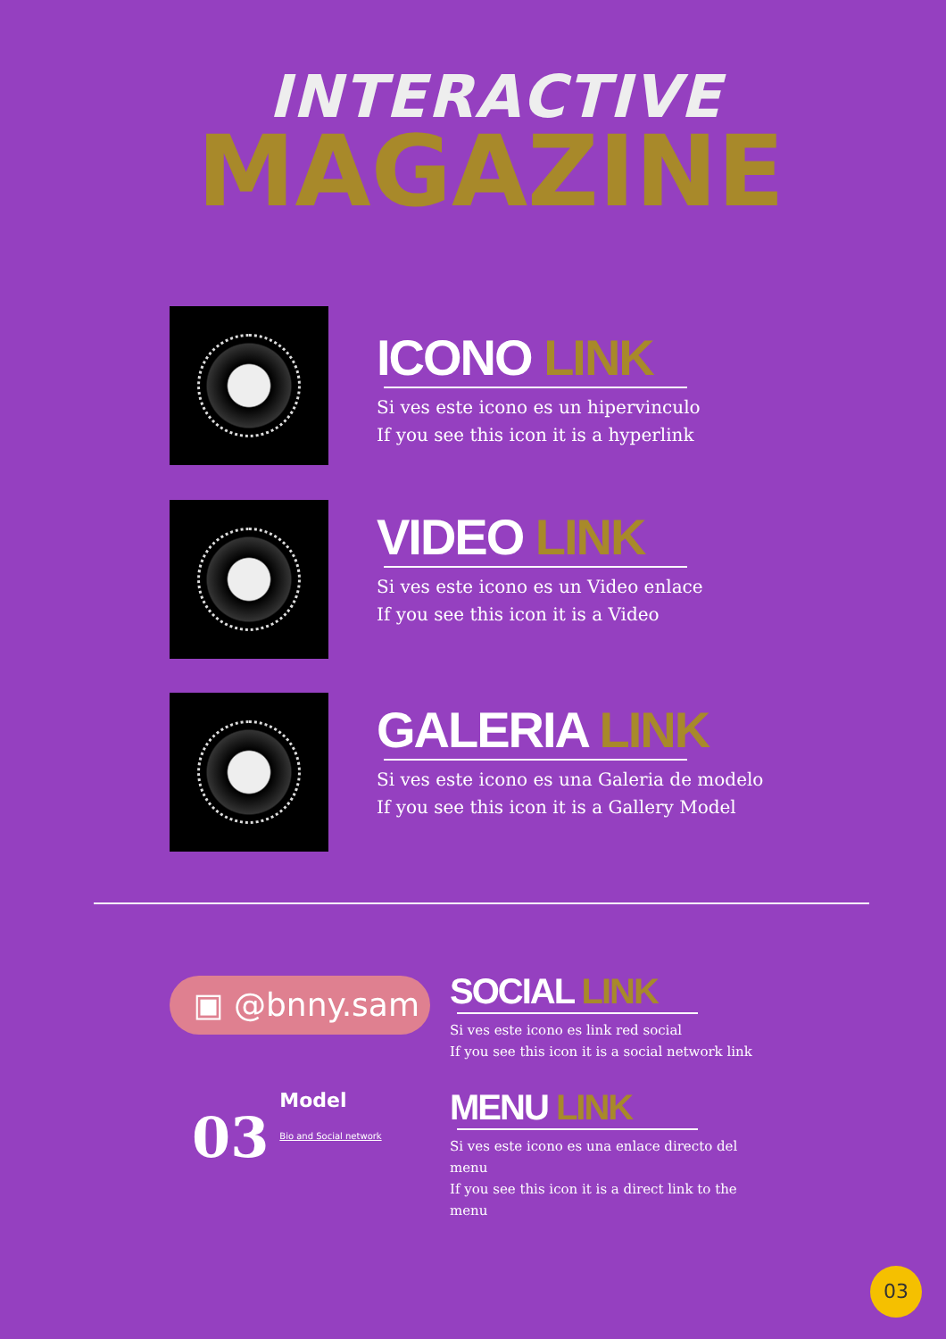INTERACTIVE
MAGAZINE
ICONO LINK
Si ves este icono es un hipervinculo
If you see this icon it is a hyperlink
VIDEO LINK
Si ves este icono es un Video enlace
If you see this icon it is a Video
GALERIA LINK
Si ves este icono es una Galeria de modelo
If you see this icon it is a Gallery Model
▣ @bnny.sam
03
Model
Bio and Social network
SOCIAL LINK
Si ves este icono es link red social
If you see this icon it is a social network link
MENU LINK
Si ves este icono es una enlace directo del menu
If you see this icon it is a direct link to the menu
03